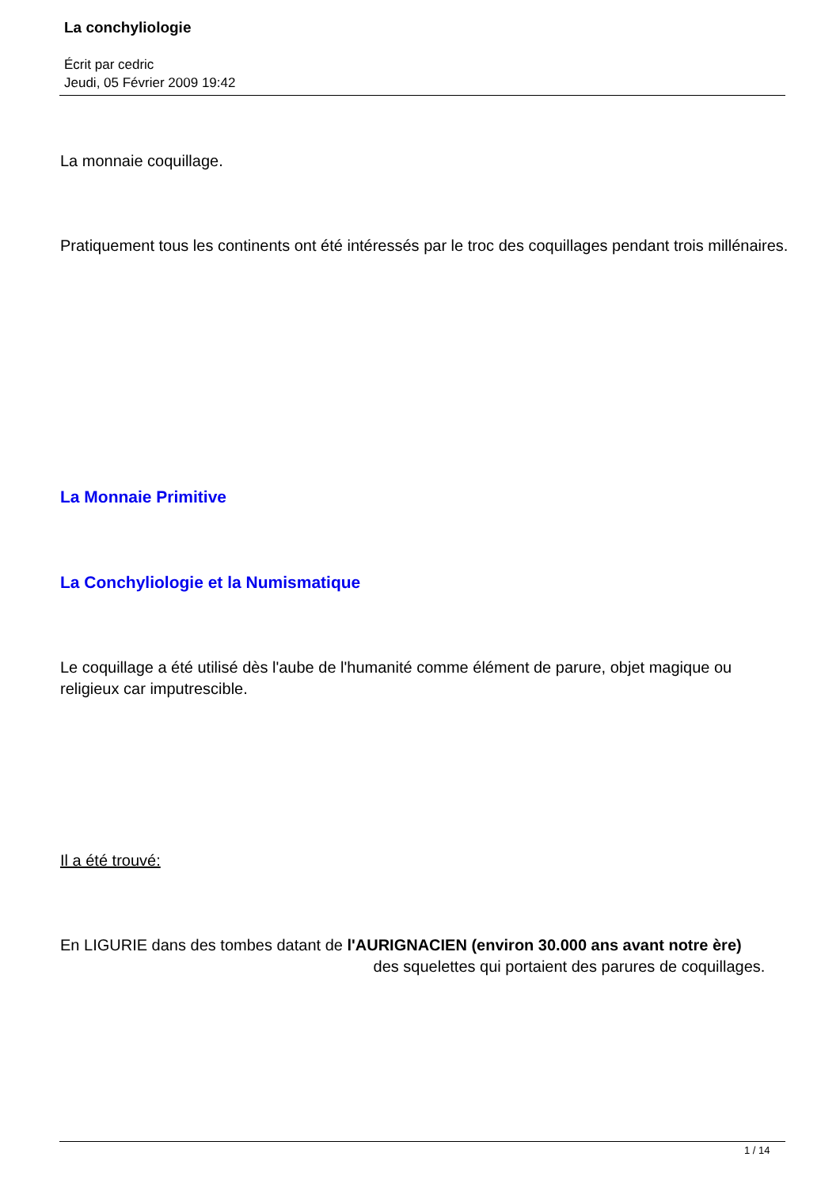La conchyliologie
Écrit par cedric
Jeudi, 05 Février 2009 19:42
La monnaie coquillage.
Pratiquement tous les continents ont été intéressés par le troc des coquillages pendant trois millénaires.
La Monnaie Primitive
La Conchyliologie et la Numismatique
Le coquillage a été utilisé dès l'aube de l'humanité comme élément de parure, objet magique ou religieux car imputrescible.
Il a été trouvé:
En LIGURIE dans des tombes datant de l'AURIGNACIEN (environ 30.000 ans avant notre ère) des squelettes qui portaient des parures de coquillages.
1 / 14